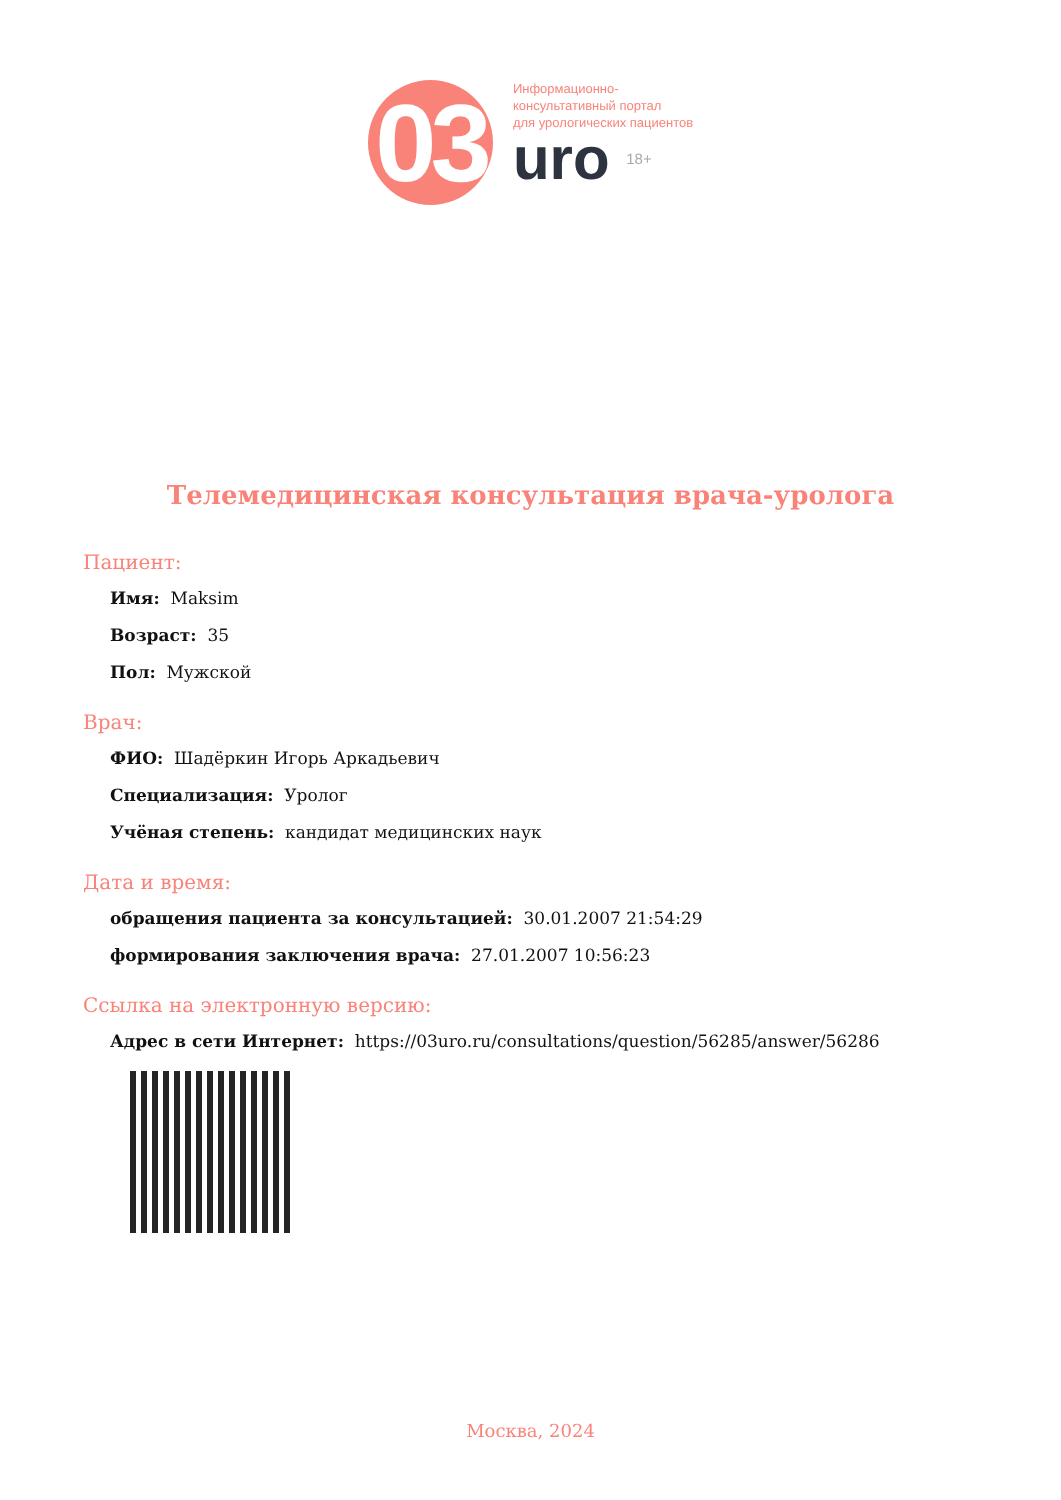03
Информационно-
консультативный портал
для урологических пациентов
uro 18+
Телемедицинская консультация врача-уролога
Пациент:
Имя: Maksim
Возраст: 35
Пол: Мужской
Врач:
ФИО: Шадёркин Игорь Аркадьевич
Специализация: Уролог
Учёная степень: кандидат медицинских наук
Дата и время:
обращения пациента за консультацией: 30.01.2007 21:54:29
формирования заключения врача: 27.01.2007 10:56:23
Ссылка на электронную версию:
Адрес в сети Интернет: https://03uro.ru/consultations/question/56285/answer/56286
Москва, 2024